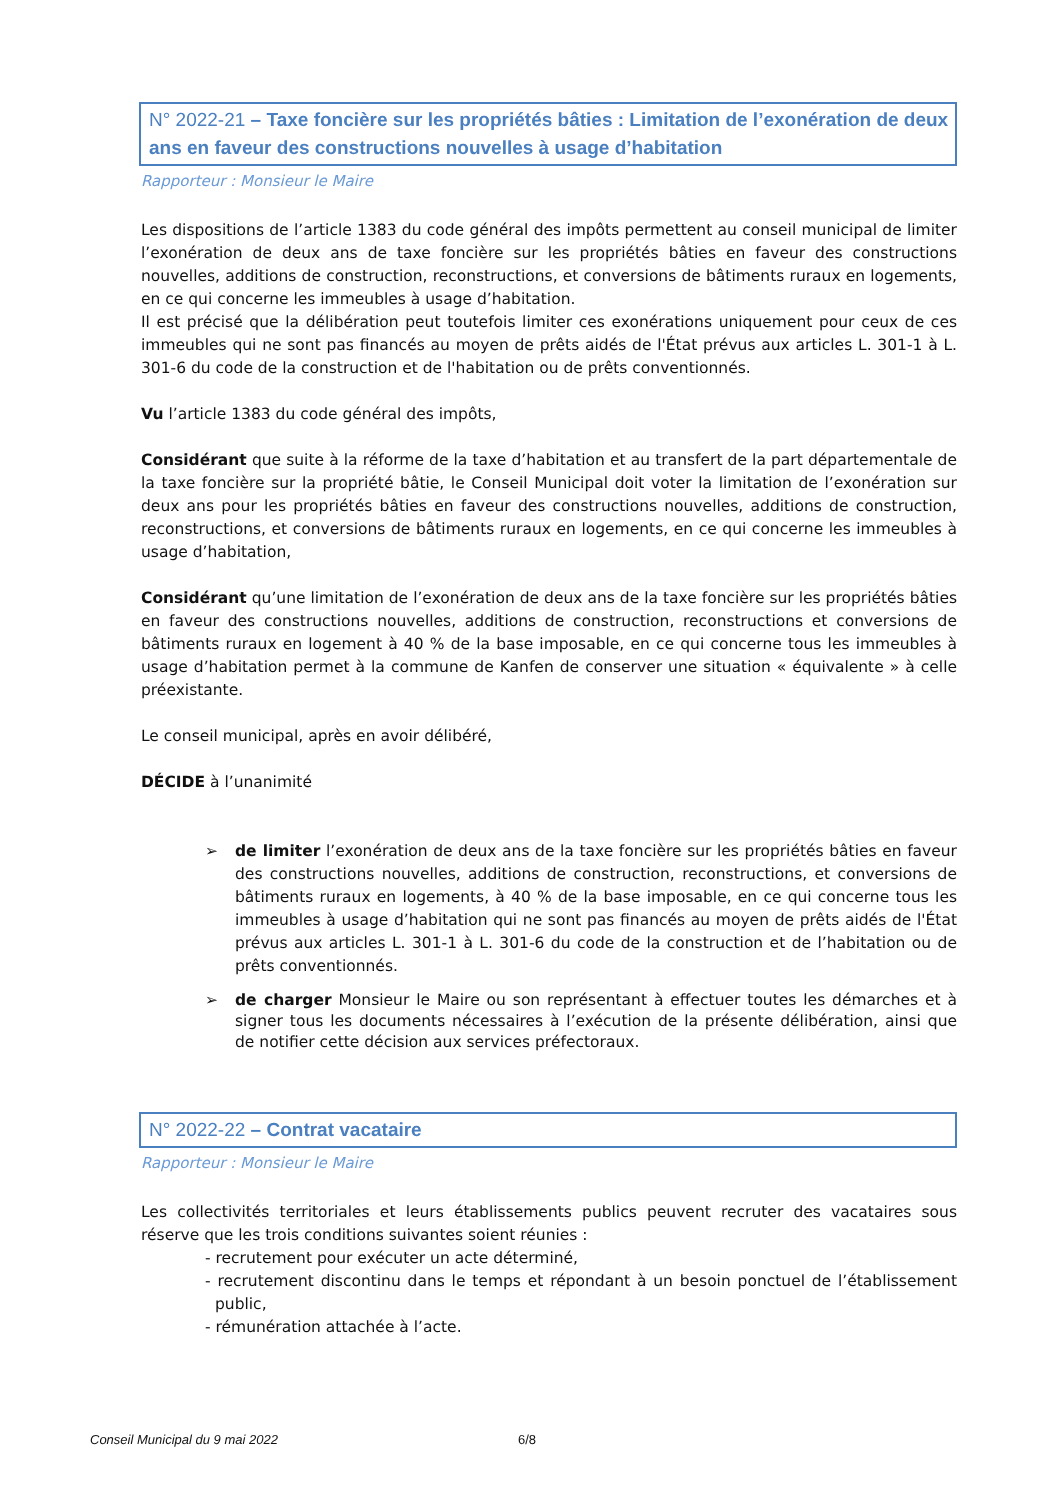N° 2022-21 – Taxe foncière sur les propriétés bâties : Limitation de l’exonération de deux ans en faveur des constructions nouvelles à usage d’habitation
Rapporteur : Monsieur le Maire
Les dispositions de l’article 1383 du code général des impôts permettent au conseil municipal de limiter l’exonération de deux ans de taxe foncière sur les propriétés bâties en faveur des constructions nouvelles, additions de construction, reconstructions, et conversions de bâtiments ruraux en logements, en ce qui concerne les immeubles à usage d’habitation.
Il est précisé que la délibération peut toutefois limiter ces exonérations uniquement pour ceux de ces immeubles qui ne sont pas financés au moyen de prêts aidés de l'État prévus aux articles L. 301-1 à L. 301-6 du code de la construction et de l'habitation ou de prêts conventionnés.
Vu l’article 1383 du code général des impôts,
Considérant que suite à la réforme de la taxe d’habitation et au transfert de la part départementale de la taxe foncière sur la propriété bâtie, le Conseil Municipal doit voter la limitation de l’exonération sur deux ans pour les propriétés bâties en faveur des constructions nouvelles, additions de construction, reconstructions, et conversions de bâtiments ruraux en logements, en ce qui concerne les immeubles à usage d’habitation,
Considérant qu’une limitation de l’exonération de deux ans de la taxe foncière sur les propriétés bâties en faveur des constructions nouvelles, additions de construction, reconstructions et conversions de bâtiments ruraux en logement à 40 % de la base imposable, en ce qui concerne tous les immeubles à usage d’habitation permet à la commune de Kanfen de conserver une situation « équivalente » à celle préexistante.
Le conseil municipal, après en avoir délibéré,
DÉCIDE à l’unanimité
➢ de limiter l’exonération de deux ans de la taxe foncière sur les propriétés bâties en faveur des constructions nouvelles, additions de construction, reconstructions, et conversions de bâtiments ruraux en logements, à 40 % de la base imposable, en ce qui concerne tous les immeubles à usage d’habitation qui ne sont pas financés au moyen de prêts aidés de l'État prévus aux articles L. 301-1 à L. 301-6 du code de la construction et de l’habitation ou de prêts conventionnés.
➢ de charger Monsieur le Maire ou son représentant à effectuer toutes les démarches et à signer tous les documents nécessaires à l’exécution de la présente délibération, ainsi que de notifier cette décision aux services préfectoraux.
N° 2022-22 – Contrat vacataire
Rapporteur : Monsieur le Maire
Les collectivités territoriales et leurs établissements publics peuvent recruter des vacataires sous réserve que les trois conditions suivantes soient réunies :
- recrutement pour exécuter un acte déterminé,
- recrutement discontinu dans le temps et répondant à un besoin ponctuel de l’établissement public,
- rémunération attachée à l’acte.
Conseil Municipal du 9 mai 2022
6/8